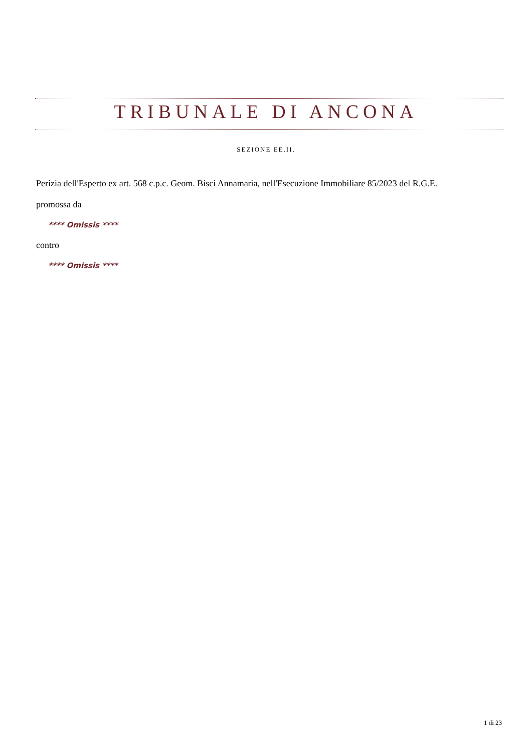TRIBUNALE DI ANCONA
SEZIONE EE.II.
Perizia dell'Esperto ex art. 568 c.p.c. Geom. Bisci Annamaria, nell'Esecuzione Immobiliare 85/2023 del R.G.E.
promossa da
**** Omissis ****
contro
**** Omissis ****
1 di 23